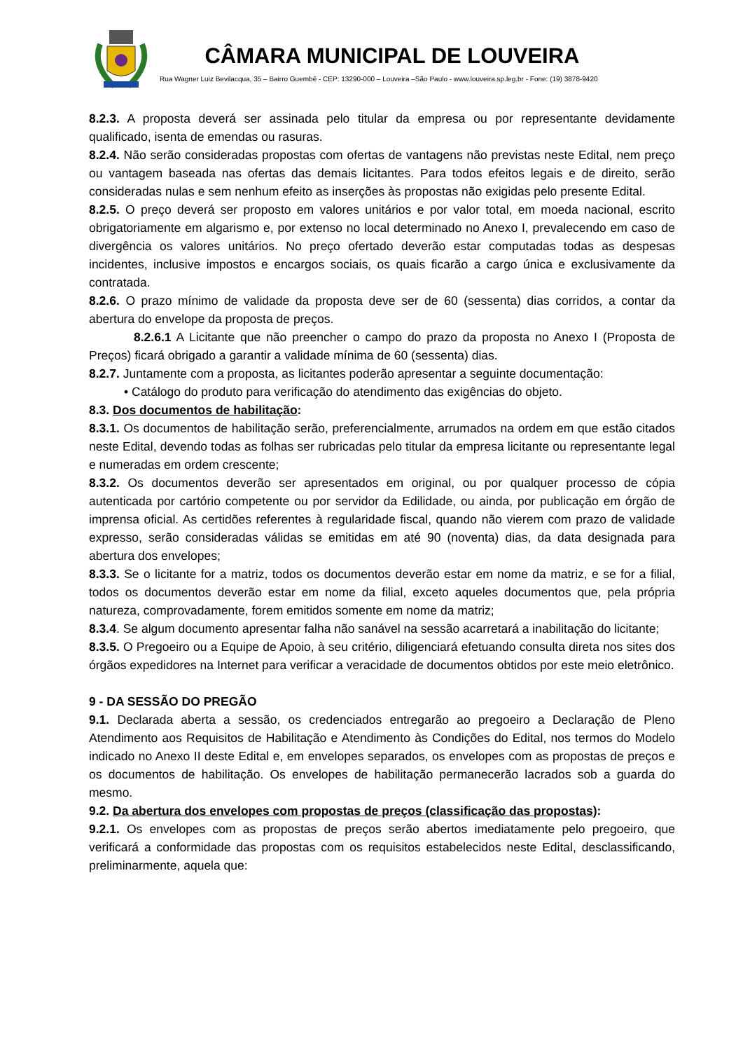CÂMARA MUNICIPAL DE LOUVEIRA
Rua Wagner Luiz Bevilacqua, 35 – Bairro Guembê - CEP: 13290-000 – Louveira –São Paulo - www.louveira.sp.leg.br - Fone: (19) 3878-9420
8.2.3. A proposta deverá ser assinada pelo titular da empresa ou por representante devidamente qualificado, isenta de emendas ou rasuras.
8.2.4. Não serão consideradas propostas com ofertas de vantagens não previstas neste Edital, nem preço ou vantagem baseada nas ofertas das demais licitantes. Para todos efeitos legais e de direito, serão consideradas nulas e sem nenhum efeito as inserções às propostas não exigidas pelo presente Edital.
8.2.5. O preço deverá ser proposto em valores unitários e por valor total, em moeda nacional, escrito obrigatoriamente em algarismo e, por extenso no local determinado no Anexo I, prevalecendo em caso de divergência os valores unitários. No preço ofertado deverão estar computadas todas as despesas incidentes, inclusive impostos e encargos sociais, os quais ficarão a cargo única e exclusivamente da contratada.
8.2.6. O prazo mínimo de validade da proposta deve ser de 60 (sessenta) dias corridos, a contar da abertura do envelope da proposta de preços.
8.2.6.1 A Licitante que não preencher o campo do prazo da proposta no Anexo I (Proposta de Preços) ficará obrigado a garantir a validade mínima de 60 (sessenta) dias.
8.2.7. Juntamente com a proposta, as licitantes poderão apresentar a seguinte documentação:
• Catálogo do produto para verificação do atendimento das exigências do objeto.
8.3. Dos documentos de habilitação:
8.3.1. Os documentos de habilitação serão, preferencialmente, arrumados na ordem em que estão citados neste Edital, devendo todas as folhas ser rubricadas pelo titular da empresa licitante ou representante legal e numeradas em ordem crescente;
8.3.2. Os documentos deverão ser apresentados em original, ou por qualquer processo de cópia autenticada por cartório competente ou por servidor da Edilidade, ou ainda, por publicação em órgão de imprensa oficial. As certidões referentes à regularidade fiscal, quando não vierem com prazo de validade expresso, serão consideradas válidas se emitidas em até 90 (noventa) dias, da data designada para abertura dos envelopes;
8.3.3. Se o licitante for a matriz, todos os documentos deverão estar em nome da matriz, e se for a filial, todos os documentos deverão estar em nome da filial, exceto aqueles documentos que, pela própria natureza, comprovadamente, forem emitidos somente em nome da matriz;
8.3.4. Se algum documento apresentar falha não sanável na sessão acarretará a inabilitação do licitante;
8.3.5. O Pregoeiro ou a Equipe de Apoio, à seu critério, diligenciará efetuando consulta direta nos sites dos órgãos expedidores na Internet para verificar a veracidade de documentos obtidos por este meio eletrônico.
9 - DA SESSÃO DO PREGÃO
9.1. Declarada aberta a sessão, os credenciados entregarão ao pregoeiro a Declaração de Pleno Atendimento aos Requisitos de Habilitação e Atendimento às Condições do Edital, nos termos do Modelo indicado no Anexo II deste Edital e, em envelopes separados, os envelopes com as propostas de preços e os documentos de habilitação. Os envelopes de habilitação permanecerão lacrados sob a guarda do mesmo.
9.2. Da abertura dos envelopes com propostas de preços (classificação das propostas):
9.2.1. Os envelopes com as propostas de preços serão abertos imediatamente pelo pregoeiro, que verificará a conformidade das propostas com os requisitos estabelecidos neste Edital, desclassificando, preliminarmente, aquela que: